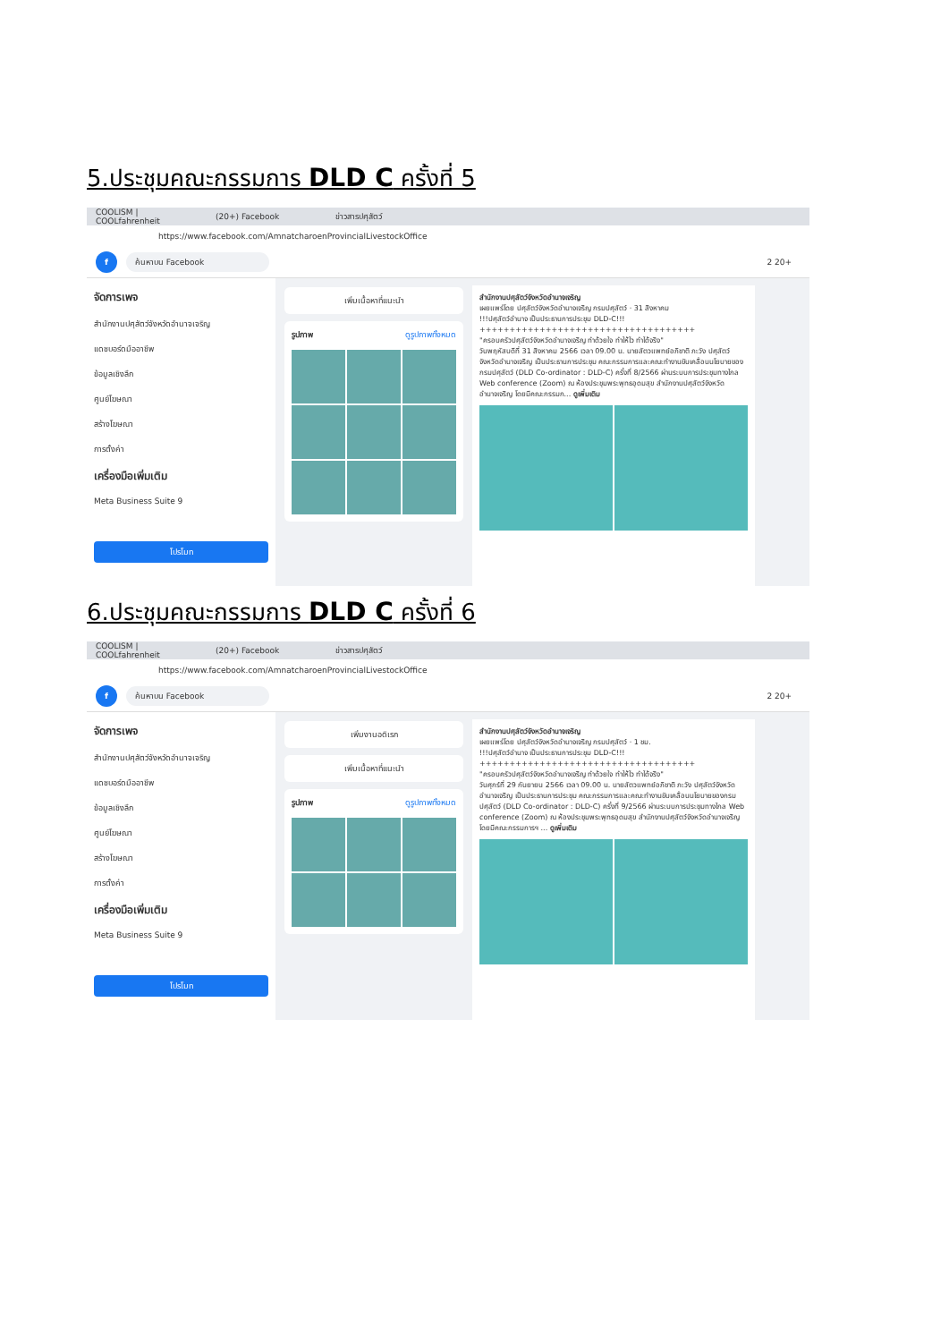5.ประชุมคณะกรรมการ DLD C ครั้งที่ 5
COOLISM | COOLfahrenheit (20+) Facebook ข่าวสารปศุสัตว์
https://www.facebook.com/AmnatcharoenProvincialLivestockOffice
f ค้นหาบน Facebook 2 20+
จัดการเพจ
สำนักงานปศุสัตว์จังหวัดอำนาจเจริญ
แดชบอร์ดมืออาชีพ
ข้อมูลเชิงลึก
ศูนย์โฆษณา
สร้างโฆษณา
การตั้งค่า
เครื่องมือเพิ่มเติม
Meta Business Suite 9
โปรโมท
เพิ่มเนื้อหาที่แนะนำ
รูปภาพ ดูรูปภาพทั้งหมด
สำนักงานปศุสัตว์จังหวัดอำนาจเจริญ
เผยแพร่โดย ปศุสัตว์จังหวัดอำนาจเจริญ กรมปศุสัตว์ · 31 สิงหาคม
!!!ปศุสัตว์อำนาจ เป็นประธานการประชุม DLD-C!!!
++++++++++++++++++++++++++++++++++++
"ครอบครัวปศุสัตว์จังหวัดอำนาจเจริญ ทำด้วยใจ ทำให้ไว ทำได้จริง"
วันพฤหัสบดีที่ 31 สิงหาคม 2566 เวลา 09.00 น. นายสัตวแพทย์อภิชาติ ภะวัง ปศุสัตว์จังหวัดอำนาจเจริญ เป็นประธานการประชุม คณะกรรมการและคณะทำงานขับเคลื่อนนโยบายของกรมปศุสัตว์ (DLD Co-ordinator : DLD-C) ครั้งที่ 8/2566 ผ่านระบบการประชุมทางไกล Web conference (Zoom) ณ ห้องประชุมพระพุทธอุดมสุข สำนักงานปศุสัตว์จังหวัดอำนาจเจริญ โดยมีคณะกรรมก... ดูเพิ่มเติม
6.ประชุมคณะกรรมการ DLD C ครั้งที่ 6
COOLISM | COOLfahrenheit (20+) Facebook ข่าวสารปศุสัตว์
https://www.facebook.com/AmnatcharoenProvincialLivestockOffice
f ค้นหาบน Facebook 2 20+
จัดการเพจ
สำนักงานปศุสัตว์จังหวัดอำนาจเจริญ
แดชบอร์ดมืออาชีพ
ข้อมูลเชิงลึก
ศูนย์โฆษณา
สร้างโฆษณา
การตั้งค่า
เครื่องมือเพิ่มเติม
Meta Business Suite 9
โปรโมท
เพิ่มงานอดิเรก
เพิ่มเนื้อหาที่แนะนำ
รูปภาพ ดูรูปภาพทั้งหมด
สำนักงานปศุสัตว์จังหวัดอำนาจเจริญ
เผยแพร่โดย ปศุสัตว์จังหวัดอำนาจเจริญ กรมปศุสัตว์ · 1 ชม.
!!!ปศุสัตว์อำนาจ เป็นประธานการประชุม DLD-C!!!
++++++++++++++++++++++++++++++++++++
"ครอบครัวปศุสัตว์จังหวัดอำนาจเจริญ ทำด้วยใจ ทำให้ไว ทำได้จริง"
วันศุกร์ที่ 29 กันยายน 2566 เวลา 09.00 น. นายสัตวแพทย์อภิชาติ ภะวัง ปศุสัตว์จังหวัดอำนาจเจริญ เป็นประธานการประชุม คณะกรรมการและคณะทำงานขับเคลื่อนนโยบายของกรมปศุสัตว์ (DLD Co-ordinator : DLD-C) ครั้งที่ 9/2566 ผ่านระบบการประชุมทางไกล Web conference (Zoom) ณ ห้องประชุมพระพุทธอุดมสุข สำนักงานปศุสัตว์จังหวัดอำนาจเจริญ โดยมีคณะกรรมการฯ ... ดูเพิ่มเติม